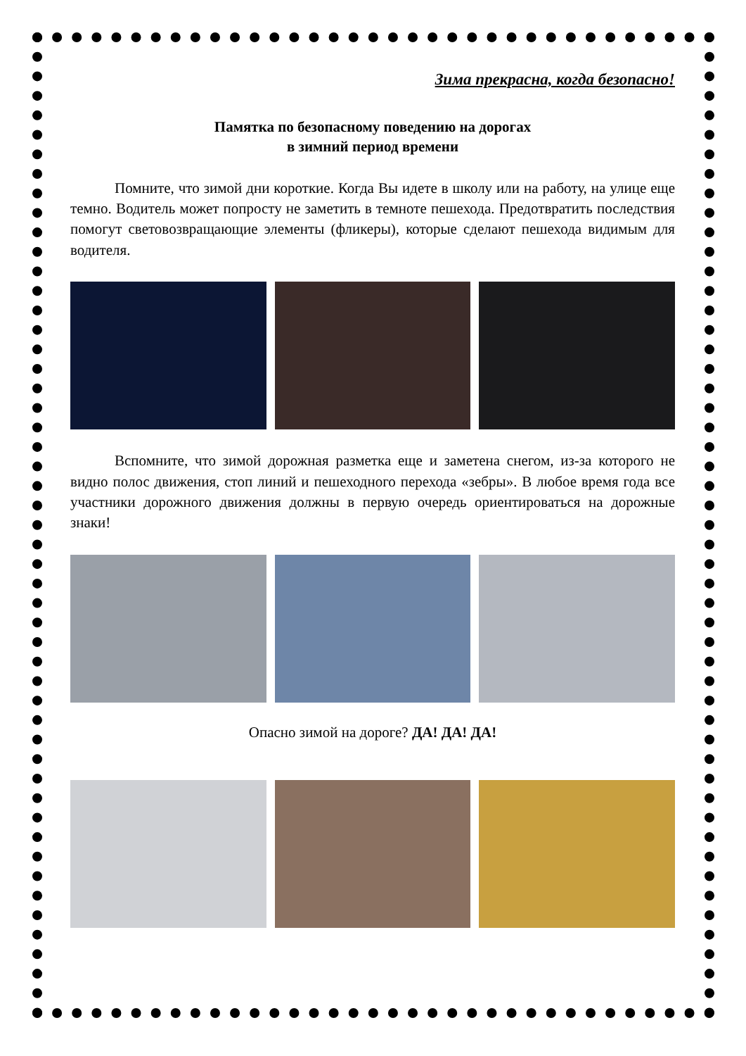Зима прекрасна, когда безопасно!
Памятка по безопасному поведению на дорогах
в зимний период времени
Помните, что зимой дни короткие. Когда Вы идете в школу или на работу, на улице еще темно. Водитель может попросту не заметить в темноте пешехода. Предотвратить последствия помогут световозвращающие элементы (фликеры), которые сделают пешехода видимым для водителя.
Вспомните, что зимой дорожная разметка еще и заметена снегом, из-за которого не видно полос движения, стоп линий и пешеходного перехода «зебры». В любое время года все участники дорожного движения должны в первую очередь ориентироваться на дорожные знаки!
Опасно зимой на дороге? ДА! ДА! ДА!